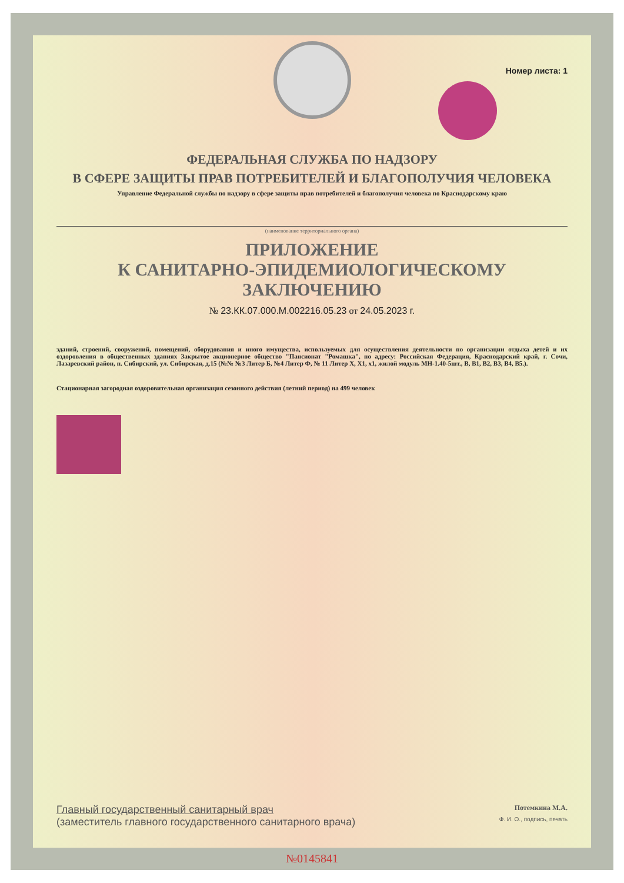Номер листа: 1
ФЕДЕРАЛЬНАЯ СЛУЖБА ПО НАДЗОРУ
В СФЕРЕ ЗАЩИТЫ ПРАВ ПОТРЕБИТЕЛЕЙ И БЛАГОПОЛУЧИЯ ЧЕЛОВЕКА
Управление Федеральной службы по надзору в сфере защиты прав потребителей и благополучия человека по Краснодарскому краю
(наименование территориального органа)
ПРИЛОЖЕНИЕ
К САНИТАРНО-ЭПИДЕМИОЛОГИЧЕСКОМУ ЗАКЛЮЧЕНИЮ
№ 23.КК.07.000.М.002216.05.23 от 24.05.2023 г.
зданий, строений, сооружений, помещений, оборудования и иного имущества, используемых для осуществления деятельности по организации отдыха детей и их оздоровления в общественных зданиях Закрытое акционерное общество "Пансионат "Ромашка", по адресу: Российская Федерация, Краснодарский край, г. Сочи, Лазаревский район, п. Сибирский, ул. Сибирская, д.15 (№№ №3 Литер Б, №4 Литер Ф, № 11 Литер X, X1, x1, жилой модуль МН-1.40-5шт., В, В1, В2, В3, В4, В5.).
Стационарная загородная оздоровительная организация сезонного действия (летний период) на 499 человек
Главный государственный санитарный врач Потемкина М.А.
(заместитель главного государственного санитарного врача) Ф. И. О., подпись, печать
№0145841